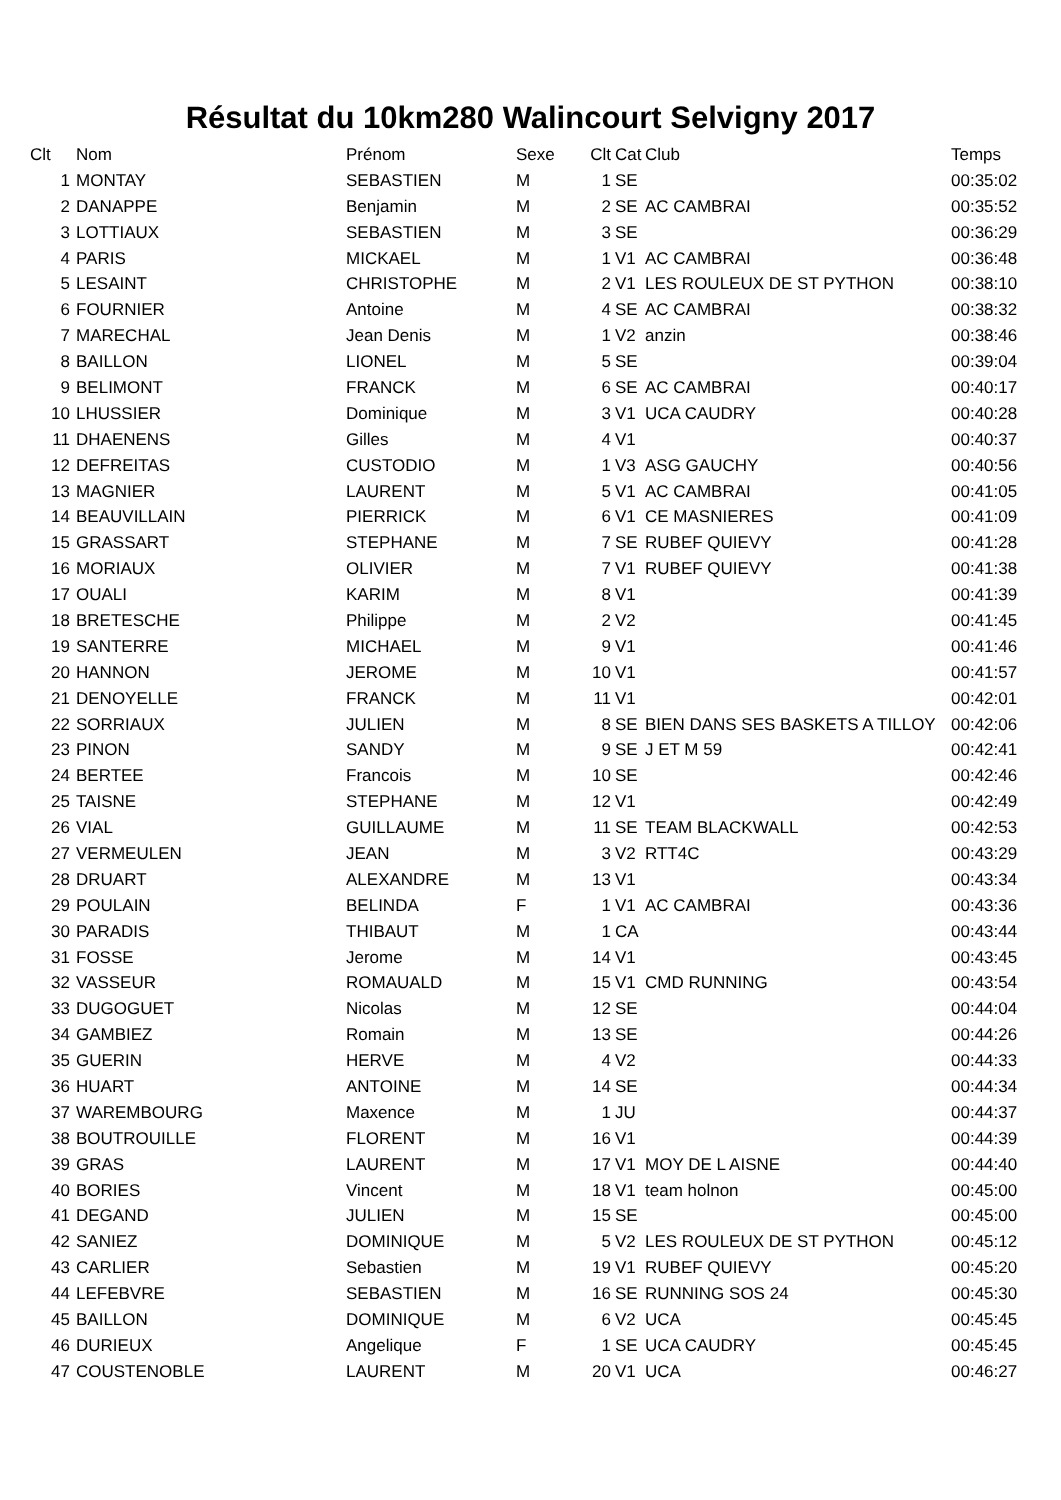Résultat du 10km280 Walincourt Selvigny 2017
| Clt | Nom | Prénom | Sexe | Clt | Cat | Club | Temps |
| --- | --- | --- | --- | --- | --- | --- | --- |
| 1 | MONTAY | SEBASTIEN | M | 1 | SE | | 00:35:02 |
| 2 | DANAPPE | Benjamin | M | 2 | SE | AC CAMBRAI | 00:35:52 |
| 3 | LOTTIAUX | SEBASTIEN | M | 3 | SE | | 00:36:29 |
| 4 | PARIS | MICKAEL | M | 1 | V1 | AC CAMBRAI | 00:36:48 |
| 5 | LESAINT | CHRISTOPHE | M | 2 | V1 | LES ROULEUX DE ST PYTHON | 00:38:10 |
| 6 | FOURNIER | Antoine | M | 4 | SE | AC CAMBRAI | 00:38:32 |
| 7 | MARECHAL | Jean Denis | M | 1 | V2 | anzin | 00:38:46 |
| 8 | BAILLON | LIONEL | M | 5 | SE | | 00:39:04 |
| 9 | BELIMONT | FRANCK | M | 6 | SE | AC CAMBRAI | 00:40:17 |
| 10 | LHUSSIER | Dominique | M | 3 | V1 | UCA CAUDRY | 00:40:28 |
| 11 | DHAENENS | Gilles | M | 4 | V1 | | 00:40:37 |
| 12 | DEFREITAS | CUSTODIO | M | 1 | V3 | ASG GAUCHY | 00:40:56 |
| 13 | MAGNIER | LAURENT | M | 5 | V1 | AC CAMBRAI | 00:41:05 |
| 14 | BEAUVILLAIN | PIERRICK | M | 6 | V1 | CE MASNIERES | 00:41:09 |
| 15 | GRASSART | STEPHANE | M | 7 | SE | RUBEF QUIEVY | 00:41:28 |
| 16 | MORIAUX | OLIVIER | M | 7 | V1 | RUBEF QUIEVY | 00:41:38 |
| 17 | OUALI | KARIM | M | 8 | V1 | | 00:41:39 |
| 18 | BRETESCHE | Philippe | M | 2 | V2 | | 00:41:45 |
| 19 | SANTERRE | MICHAEL | M | 9 | V1 | | 00:41:46 |
| 20 | HANNON | JEROME | M | 10 | V1 | | 00:41:57 |
| 21 | DENOYELLE | FRANCK | M | 11 | V1 | | 00:42:01 |
| 22 | SORRIAUX | JULIEN | M | 8 | SE | BIEN DANS SES BASKETS A TILLOY | 00:42:06 |
| 23 | PINON | SANDY | M | 9 | SE | J ET M 59 | 00:42:41 |
| 24 | BERTEE | Francois | M | 10 | SE | | 00:42:46 |
| 25 | TAISNE | STEPHANE | M | 12 | V1 | | 00:42:49 |
| 26 | VIAL | GUILLAUME | M | 11 | SE | TEAM BLACKWALL | 00:42:53 |
| 27 | VERMEULEN | JEAN | M | 3 | V2 | RTT4C | 00:43:29 |
| 28 | DRUART | ALEXANDRE | M | 13 | V1 | | 00:43:34 |
| 29 | POULAIN | BELINDA | F | 1 | V1 | AC CAMBRAI | 00:43:36 |
| 30 | PARADIS | THIBAUT | M | 1 | CA | | 00:43:44 |
| 31 | FOSSE | Jerome | M | 14 | V1 | | 00:43:45 |
| 32 | VASSEUR | ROMAUALD | M | 15 | V1 | CMD RUNNING | 00:43:54 |
| 33 | DUGOGUET | Nicolas | M | 12 | SE | | 00:44:04 |
| 34 | GAMBIEZ | Romain | M | 13 | SE | | 00:44:26 |
| 35 | GUERIN | HERVE | M | 4 | V2 | | 00:44:33 |
| 36 | HUART | ANTOINE | M | 14 | SE | | 00:44:34 |
| 37 | WAREMBOURG | Maxence | M | 1 | JU | | 00:44:37 |
| 38 | BOUTROUILLE | FLORENT | M | 16 | V1 | | 00:44:39 |
| 39 | GRAS | LAURENT | M | 17 | V1 | MOY DE L AISNE | 00:44:40 |
| 40 | BORIES | Vincent | M | 18 | V1 | team holnon | 00:45:00 |
| 41 | DEGAND | JULIEN | M | 15 | SE | | 00:45:00 |
| 42 | SANIEZ | DOMINIQUE | M | 5 | V2 | LES ROULEUX DE ST PYTHON | 00:45:12 |
| 43 | CARLIER | Sebastien | M | 19 | V1 | RUBEF QUIEVY | 00:45:20 |
| 44 | LEFEBVRE | SEBASTIEN | M | 16 | SE | RUNNING SOS 24 | 00:45:30 |
| 45 | BAILLON | DOMINIQUE | M | 6 | V2 | UCA | 00:45:45 |
| 46 | DURIEUX | Angelique | F | 1 | SE | UCA CAUDRY | 00:45:45 |
| 47 | COUSTENOBLE | LAURENT | M | 20 | V1 | UCA | 00:46:27 |